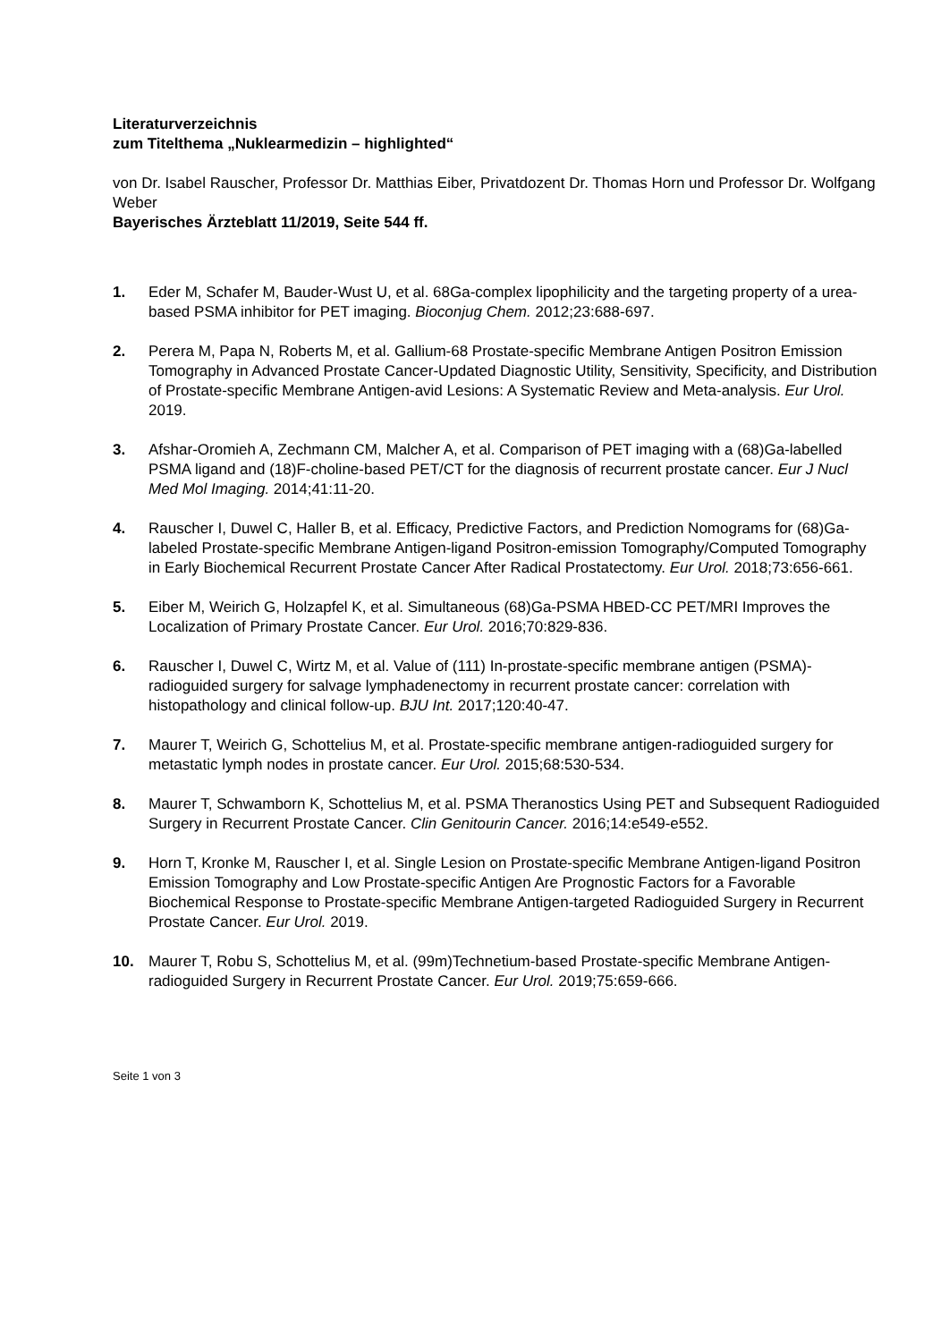Literaturverzeichnis
zum Titelthema „Nuklearmedizin – highlighted“
von Dr. Isabel Rauscher, Professor Dr. Matthias Eiber, Privatdozent Dr. Thomas Horn und Professor Dr. Wolfgang Weber
Bayerisches Ärzteblatt 11/2019, Seite 544 ff.
1. Eder M, Schafer M, Bauder-Wust U, et al. 68Ga-complex lipophilicity and the targeting property of a urea-based PSMA inhibitor for PET imaging. Bioconjug Chem. 2012;23:688-697.
2. Perera M, Papa N, Roberts M, et al. Gallium-68 Prostate-specific Membrane Antigen Positron Emission Tomography in Advanced Prostate Cancer-Updated Diagnostic Utility, Sensitivity, Specificity, and Distribution of Prostate-specific Membrane Antigen-avid Lesions: A Systematic Review and Meta-analysis. Eur Urol. 2019.
3. Afshar-Oromieh A, Zechmann CM, Malcher A, et al. Comparison of PET imaging with a (68)Ga-labelled PSMA ligand and (18)F-choline-based PET/CT for the diagnosis of recurrent prostate cancer. Eur J Nucl Med Mol Imaging. 2014;41:11-20.
4. Rauscher I, Duwel C, Haller B, et al. Efficacy, Predictive Factors, and Prediction Nomograms for (68)Ga-labeled Prostate-specific Membrane Antigen-ligand Positron-emission Tomography/Computed Tomography in Early Biochemical Recurrent Prostate Cancer After Radical Prostatectomy. Eur Urol. 2018;73:656-661.
5. Eiber M, Weirich G, Holzapfel K, et al. Simultaneous (68)Ga-PSMA HBED-CC PET/MRI Improves the Localization of Primary Prostate Cancer. Eur Urol. 2016;70:829-836.
6. Rauscher I, Duwel C, Wirtz M, et al. Value of (111) In-prostate-specific membrane antigen (PSMA)-radioguided surgery for salvage lymphadenectomy in recurrent prostate cancer: correlation with histopathology and clinical follow-up. BJU Int. 2017;120:40-47.
7. Maurer T, Weirich G, Schottelius M, et al. Prostate-specific membrane antigen-radioguided surgery for metastatic lymph nodes in prostate cancer. Eur Urol. 2015;68:530-534.
8. Maurer T, Schwamborn K, Schottelius M, et al. PSMA Theranostics Using PET and Subsequent Radioguided Surgery in Recurrent Prostate Cancer. Clin Genitourin Cancer. 2016;14:e549-e552.
9. Horn T, Kronke M, Rauscher I, et al. Single Lesion on Prostate-specific Membrane Antigen-ligand Positron Emission Tomography and Low Prostate-specific Antigen Are Prognostic Factors for a Favorable Biochemical Response to Prostate-specific Membrane Antigen-targeted Radioguided Surgery in Recurrent Prostate Cancer. Eur Urol. 2019.
10. Maurer T, Robu S, Schottelius M, et al. (99m)Technetium-based Prostate-specific Membrane Antigen-radioguided Surgery in Recurrent Prostate Cancer. Eur Urol. 2019;75:659-666.
Seite 1 von 3